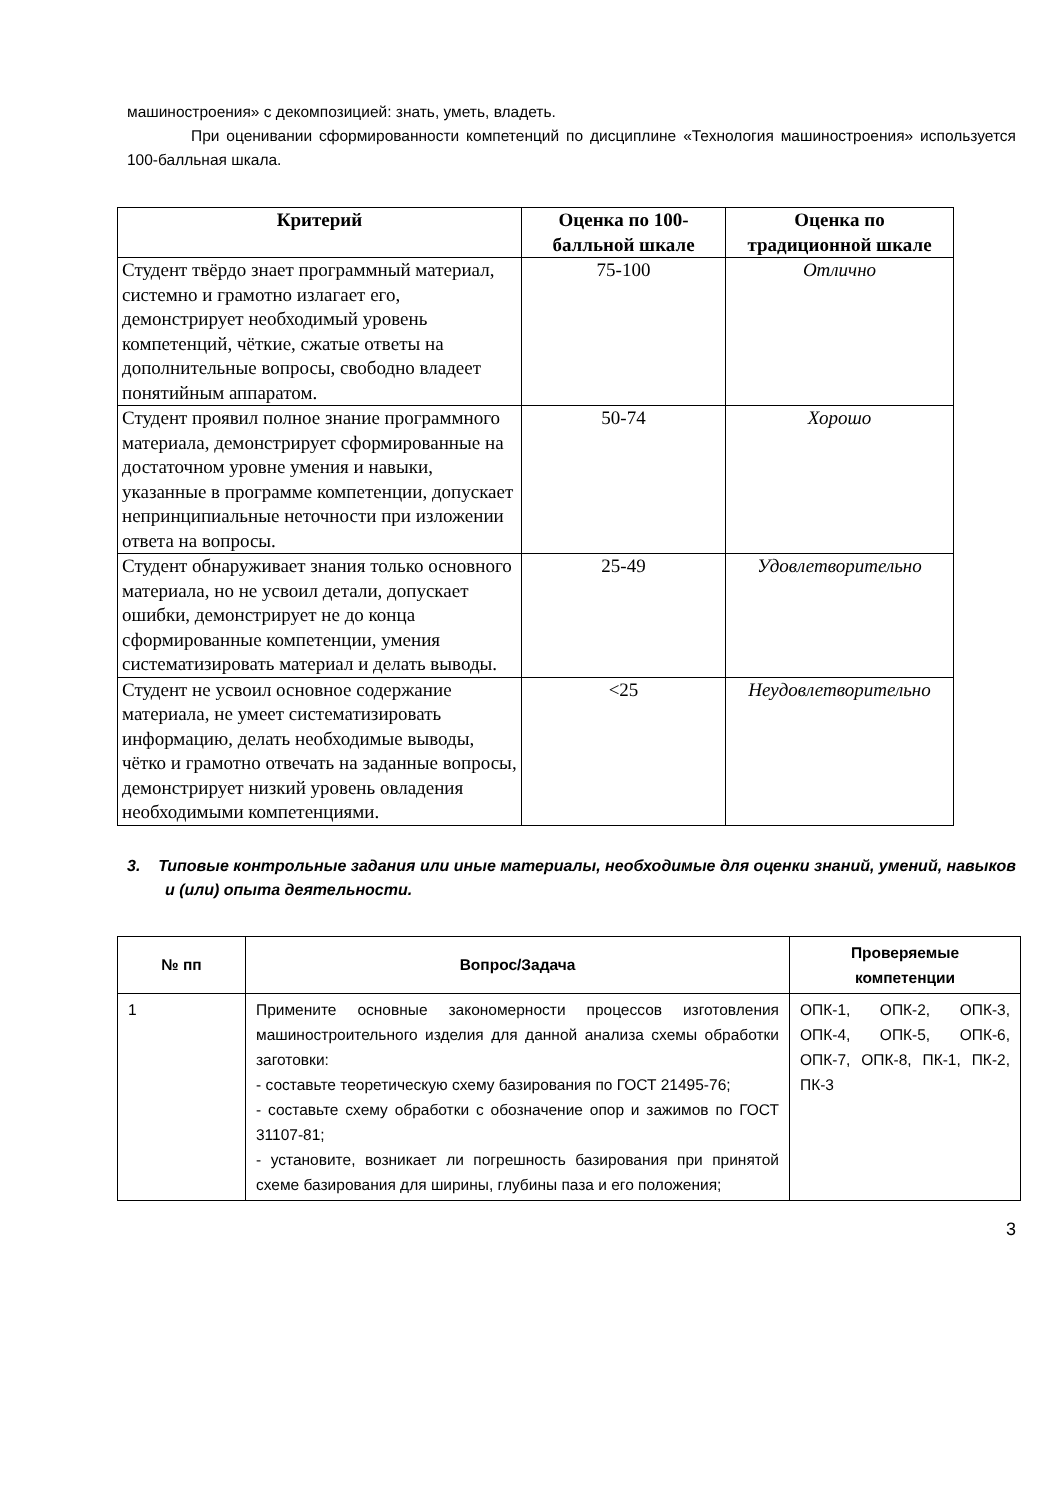машиностроения» с декомпозицией: знать, уметь, владеть.
При оценивании сформированности компетенций по дисциплине «Технология машиностроения» используется 100-балльная шкала.
| Критерий | Оценка по 100-балльной шкале | Оценка по традиционной шкале |
| --- | --- | --- |
| Студент твёрдо знает программный материал, системно и грамотно излагает его, демонстрирует необходимый уровень компетенций, чёткие, сжатые ответы на дополнительные вопросы, свободно владеет понятийным аппаратом. | 75-100 | Отлично |
| Студент проявил полное знание программного материала, демонстрирует сформированные на достаточном уровне умения и навыки, указанные в программе компетенции, допускает непринципиальные неточности при изложении ответа на вопросы. | 50-74 | Хорошо |
| Студент обнаруживает знания только основного материала, но не усвоил детали, допускает ошибки, демонстрирует не до конца сформированные компетенции, умения систематизировать материал и делать выводы. | 25-49 | Удовлетворительно |
| Студент не усвоил основное содержание материала, не умеет систематизировать информацию, делать необходимые выводы, чётко и грамотно отвечать на заданные вопросы, демонстрирует низкий уровень овладения необходимыми компетенциями. | <25 | Неудовлетворительно |
3. Типовые контрольные задания или иные материалы, необходимые для оценки знаний, умений, навыков и (или) опыта деятельности.
| № пп | Вопрос/Задача | Проверяемые компетенции |
| --- | --- | --- |
| 1 | Примените основные закономерности процессов изготовления машиностроительного изделия для данной анализа схемы обработки заготовки: - составьте теоретическую схему базирования по ГОСТ 21495-76; - составьте схему обработки с обозначение опор и зажимов по ГОСТ 31107-81; - установите, возникает ли погрешность базирования при принятой схеме базирования для ширины, глубины паза и его положения; | ОПК-1, ОПК-2, ОПК-3, ОПК-4, ОПК-5, ОПК-6, ОПК-7, ОПК-8, ПК-1, ПК-2, ПК-3 |
3